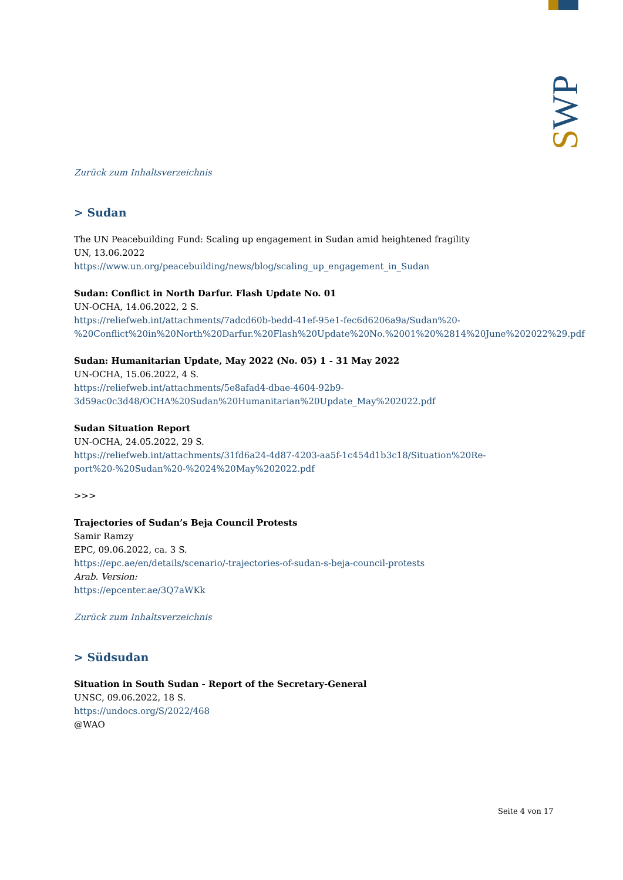SWP
Zurück zum Inhaltsverzeichnis
> Sudan
The UN Peacebuilding Fund: Scaling up engagement in Sudan amid heightened fragility
UN, 13.06.2022
https://www.un.org/peacebuilding/news/blog/scaling_up_engagement_in_Sudan
Sudan: Conflict in North Darfur. Flash Update No. 01
UN-OCHA, 14.06.2022, 2 S.
https://reliefweb.int/attachments/7adcd60b-bedd-41ef-95e1-fec6d6206a9a/Sudan%20-%20Conflict%20in%20North%20Darfur.%20Flash%20Update%20No.%2001%20%2814%20June%202022%29.pdf
Sudan: Humanitarian Update, May 2022 (No. 05) 1 - 31 May 2022
UN-OCHA, 15.06.2022, 4 S.
https://reliefweb.int/attachments/5e8afad4-dbae-4604-92b9-3d59ac0c3d48/OCHA%20Sudan%20Humanitarian%20Update_May%202022.pdf
Sudan Situation Report
UN-OCHA, 24.05.2022, 29 S.
https://reliefweb.int/attachments/31fd6a24-4d87-4203-aa5f-1c454d1b3c18/Situation%20Re-port%20-%20Sudan%20-%2024%20May%202022.pdf
>>>
Trajectories of Sudan’s Beja Council Protests
Samir Ramzy
EPC, 09.06.2022, ca. 3 S.
https://epc.ae/en/details/scenario/-trajectories-of-sudan-s-beja-council-protests
Arab. Version:
https://epcenter.ae/3Q7aWKk
Zurück zum Inhaltsverzeichnis
> Südsudan
Situation in South Sudan - Report of the Secretary-General
UNSC, 09.06.2022, 18 S.
https://undocs.org/S/2022/468
@WAO
Seite 4 von 17